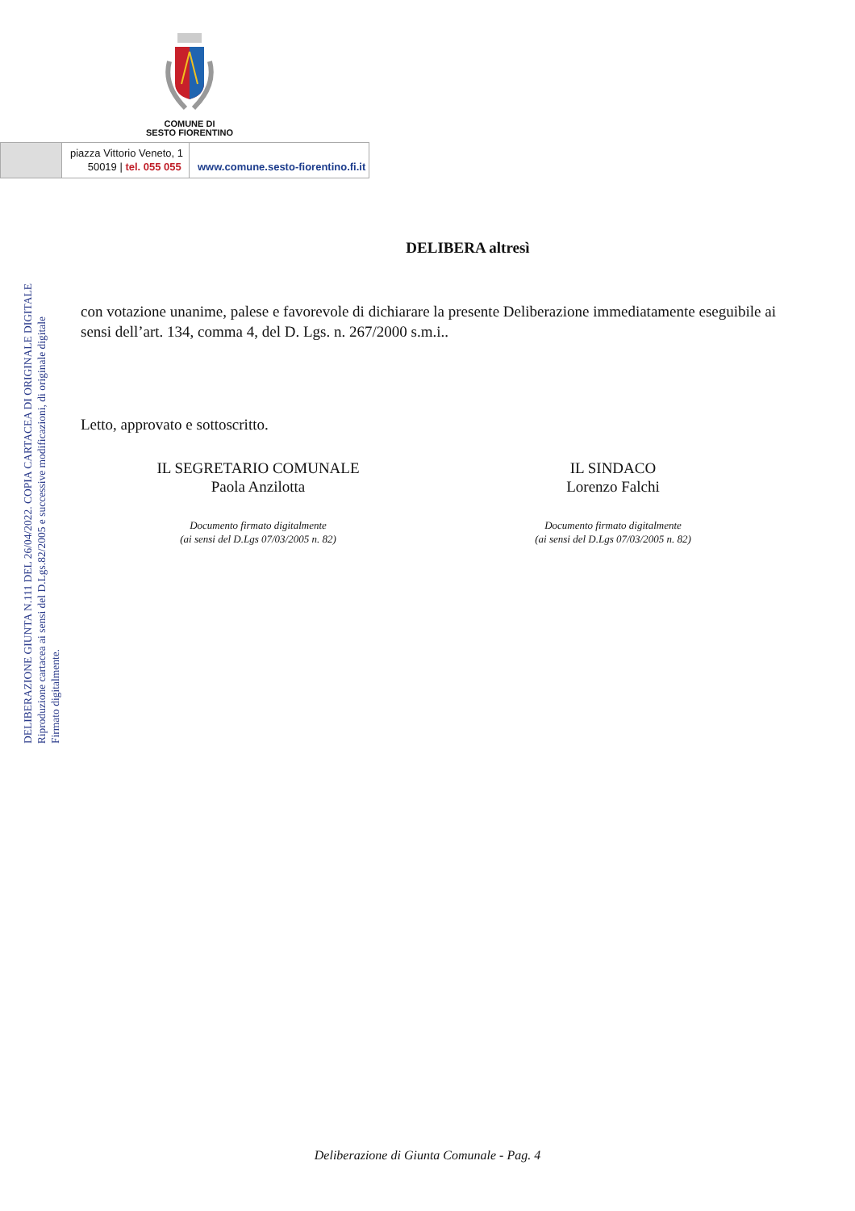COMUNE DI
SESTO FIORENTINO
piazza Vittorio Veneto, 1
50019 | tel. 055 055
www.comune.sesto-fiorentino.fi.it
DELIBERAZIONE GIUNTA N.111 DEL 26/04/2022. COPIA CARTACEA DI ORIGINALE DIGITALE
Riproduzione cartacea ai sensi del D.Lgs.82/2005 e successive modificazioni, di originale digitale
Firmato digitalmente.
DELIBERA altresì
con votazione unanime, palese e favorevole di dichiarare la presente Deliberazione immediatamente eseguibile ai sensi dell’art. 134, comma 4, del D. Lgs. n. 267/2000 s.m.i..
Letto, approvato e sottoscritto.
IL SEGRETARIO COMUNALE
Paola Anzilotta
Documento firmato digitalmente
(ai sensi del D.Lgs 07/03/2005 n. 82)
IL SINDACO
Lorenzo Falchi
Documento firmato digitalmente
(ai sensi del D.Lgs 07/03/2005 n. 82)
Deliberazione di Giunta Comunale - Pag. 4